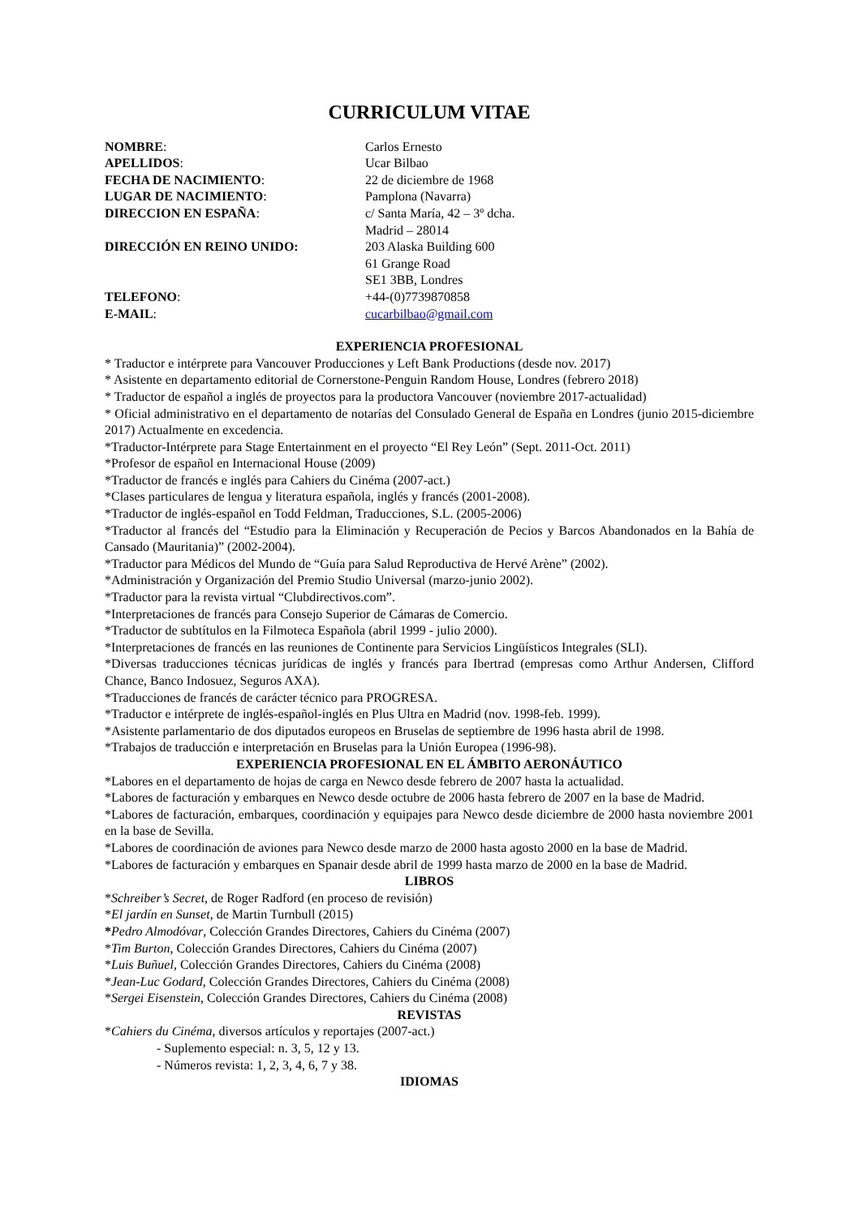CURRICULUM VITAE
NOMBRE:
Carlos Ernesto
APELLIDOS:
Ucar Bilbao
FECHA DE NACIMIENTO:
22 de diciembre de 1968
LUGAR DE NACIMIENTO:
Pamplona (Navarra)
DIRECCION EN ESPAÑA:
c/ Santa María, 42 – 3º dcha.
Madrid – 28014
DIRECCIÓN EN REINO UNIDO:
203 Alaska Building 600
61 Grange Road
SE1 3BB, Londres
TELEFONO:
+44-(0)7739870858
E-MAIL:
cucarbilbao@gmail.com
EXPERIENCIA PROFESIONAL
* Traductor e intérprete para Vancouver Producciones y Left Bank Productions (desde nov. 2017)
* Asistente en departamento editorial de Cornerstone-Penguin Random House, Londres (febrero 2018)
* Traductor de español a inglés de proyectos para la productora Vancouver (noviembre 2017-actualidad)
* Oficial administrativo en el departamento de notarías del Consulado General de España en Londres (junio 2015-diciembre 2017) Actualmente en excedencia.
*Traductor-Intérprete para Stage Entertainment en el proyecto “El Rey León” (Sept. 2011-Oct. 2011)
*Profesor de español en Internacional House (2009)
*Traductor de francés e inglés para Cahiers du Cinéma (2007-act.)
*Clases particulares de lengua y literatura española, inglés y francés (2001-2008).
*Traductor de inglés-español en Todd Feldman, Traducciones, S.L. (2005-2006)
*Traductor al francés del “Estudio para la Eliminación y Recuperación de Pecios y Barcos Abandonados en la Bahía de Cansado (Mauritania)” (2002-2004).
*Traductor para Médicos del Mundo de “Guía para Salud Reproductiva de Hervé Arène” (2002).
*Administración y Organización del Premio Studio Universal (marzo-junio 2002).
*Traductor para la revista virtual “Clubdirectivos.com”.
*Interpretaciones de francés para Consejo Superior de Cámaras de Comercio.
*Traductor de subtítulos en la Filmoteca Española (abril 1999 - julio 2000).
*Interpretaciones de francés en las reuniones de Continente para Servicios Lingüísticos Integrales (SLI).
*Diversas traducciones técnicas jurídicas de inglés y francés para Ibertrad (empresas como Arthur Andersen, Clifford Chance, Banco Indosuez, Seguros AXA).
*Traducciones de francés de carácter técnico para PROGRESA.
*Traductor e intérprete de inglés-español-inglés en Plus Ultra en Madrid (nov. 1998-feb. 1999).
*Asistente parlamentario de dos diputados europeos en Bruselas de septiembre de 1996 hasta abril de 1998.
*Trabajos de traducción e interpretación en Bruselas para la Unión Europea (1996-98).
EXPERIENCIA PROFESIONAL EN EL ÁMBITO AERONÁUTICO
*Labores en el departamento de hojas de carga en Newco desde febrero de 2007 hasta la actualidad.
*Labores de facturación y embarques en Newco desde octubre de 2006 hasta febrero de 2007 en la base de Madrid.
*Labores de facturación, embarques, coordinación y equipajes para Newco desde diciembre de 2000 hasta noviembre 2001 en la base de Sevilla.
*Labores de coordinación de aviones para Newco desde marzo de 2000 hasta agosto 2000 en la base de Madrid.
*Labores de facturación y embarques en Spanair desde abril de 1999 hasta marzo de 2000 en la base de Madrid.
LIBROS
*Schreiber’s Secret, de Roger Radford (en proceso de revisión)
*El jardín en Sunset, de Martin Turnbull (2015)
*Pedro Almodóvar, Colección Grandes Directores, Cahiers du Cinéma (2007)
*Tim Burton, Colección Grandes Directores, Cahiers du Cinéma (2007)
*Luis Buñuel, Colección Grandes Directores, Cahiers du Cinéma (2008)
*Jean-Luc Godard, Colección Grandes Directores, Cahiers du Cinéma (2008)
*Sergei Eisenstein, Colección Grandes Directores, Cahiers du Cinéma (2008)
REVISTAS
*Cahiers du Cinéma, diversos artículos y reportajes (2007-act.)
- Suplemento especial: n. 3, 5, 12 y 13.
- Números revista: 1, 2, 3, 4, 6, 7 y 38.
IDIOMAS